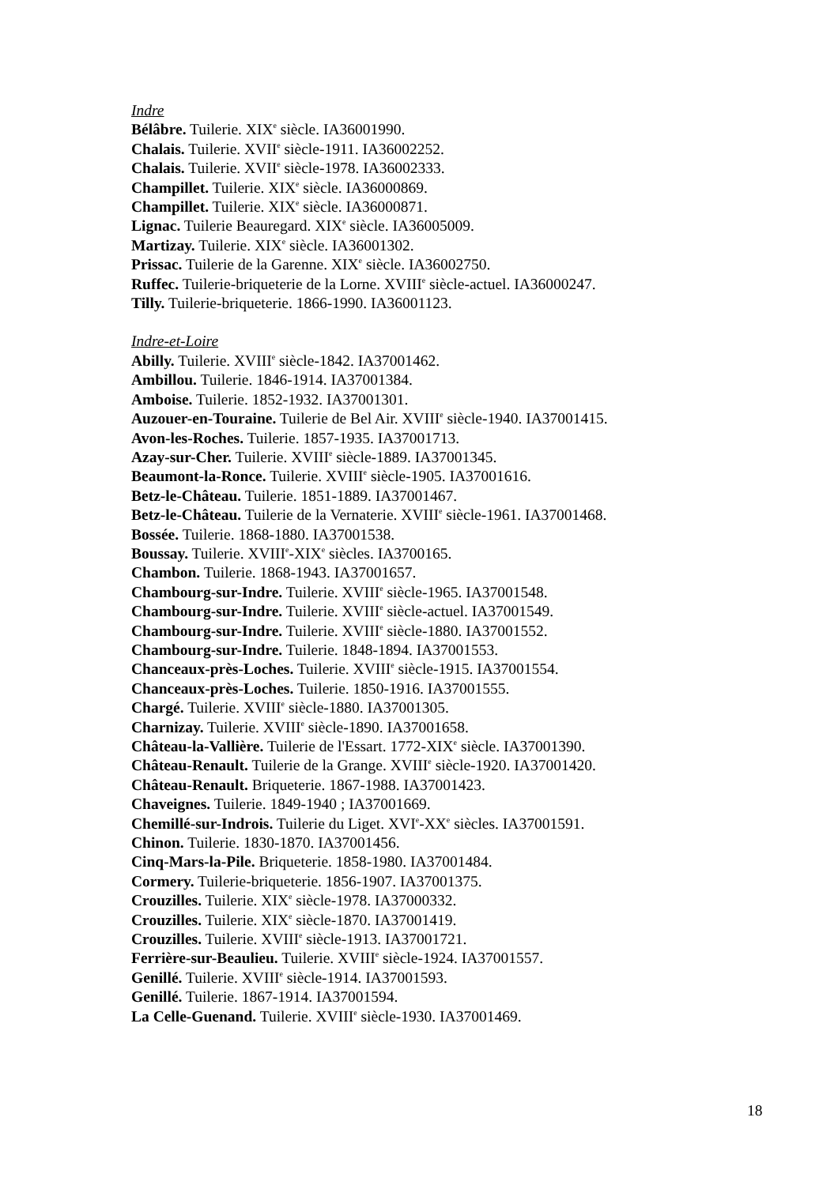Indre
Bélâbre. Tuilerie. XIX<sup>e</sup> siècle. IA36001990.
Chalais. Tuilerie. XVII<sup>e</sup> siècle-1911. IA36002252.
Chalais. Tuilerie. XVII<sup>e</sup> siècle-1978. IA36002333.
Champillet. Tuilerie. XIX<sup>e</sup> siècle. IA36000869.
Champillet. Tuilerie. XIX<sup>e</sup> siècle. IA36000871.
Lignac. Tuilerie Beauregard. XIX<sup>e</sup> siècle. IA36005009.
Martizay. Tuilerie. XIX<sup>e</sup> siècle. IA36001302.
Prissac. Tuilerie de la Garenne. XIX<sup>e</sup> siècle. IA36002750.
Ruffec. Tuilerie-briqueterie de la Lorne. XVIII<sup>e</sup> siècle-actuel. IA36000247.
Tilly. Tuilerie-briqueterie. 1866-1990. IA36001123.
Indre-et-Loire
Abilly. Tuilerie. XVIII<sup>e</sup> siècle-1842. IA37001462.
Ambillou. Tuilerie. 1846-1914. IA37001384.
Amboise. Tuilerie. 1852-1932. IA37001301.
Auzouer-en-Touraine. Tuilerie de Bel Air. XVIII<sup>e</sup> siècle-1940. IA37001415.
Avon-les-Roches. Tuilerie. 1857-1935. IA37001713.
Azay-sur-Cher. Tuilerie. XVIII<sup>e</sup> siècle-1889. IA37001345.
Beaumont-la-Ronce. Tuilerie. XVIII<sup>e</sup> siècle-1905. IA37001616.
Betz-le-Château. Tuilerie. 1851-1889. IA37001467.
Betz-le-Château. Tuilerie de la Vernaterie. XVIII<sup>e</sup> siècle-1961. IA37001468.
Bossée. Tuilerie. 1868-1880. IA37001538.
Boussay. Tuilerie. XVIII<sup>e</sup>-XIX<sup>e</sup> siècles. IA3700165.
Chambon. Tuilerie. 1868-1943. IA37001657.
Chambourg-sur-Indre. Tuilerie. XVIII<sup>e</sup> siècle-1965. IA37001548.
Chambourg-sur-Indre. Tuilerie. XVIII<sup>e</sup> siècle-actuel. IA37001549.
Chambourg-sur-Indre. Tuilerie. XVIII<sup>e</sup> siècle-1880. IA37001552.
Chambourg-sur-Indre. Tuilerie. 1848-1894. IA37001553.
Chanceaux-près-Loches. Tuilerie. XVIII<sup>e</sup> siècle-1915. IA37001554.
Chanceaux-près-Loches. Tuilerie. 1850-1916. IA37001555.
Chargé. Tuilerie. XVIII<sup>e</sup> siècle-1880. IA37001305.
Charnizay. Tuilerie. XVIII<sup>e</sup> siècle-1890. IA37001658.
Château-la-Vallière. Tuilerie de l'Essart. 1772-XIX<sup>e</sup> siècle. IA37001390.
Château-Renault. Tuilerie de la Grange. XVIII<sup>e</sup> siècle-1920. IA37001420.
Château-Renault. Briqueterie. 1867-1988. IA37001423.
Chaveignes. Tuilerie. 1849-1940 ; IA37001669.
Chemillé-sur-Indrois. Tuilerie du Liget. XVI<sup>e</sup>-XX<sup>e</sup> siècles. IA37001591.
Chinon. Tuilerie. 1830-1870. IA37001456.
Cinq-Mars-la-Pile. Briqueterie. 1858-1980. IA37001484.
Cormery. Tuilerie-briqueterie. 1856-1907. IA37001375.
Crouzilles. Tuilerie. XIX<sup>e</sup> siècle-1978. IA37000332.
Crouzilles. Tuilerie. XIX<sup>e</sup> siècle-1870. IA37001419.
Crouzilles. Tuilerie. XVIII<sup>e</sup> siècle-1913. IA37001721.
Ferrière-sur-Beaulieu. Tuilerie. XVIII<sup>e</sup> siècle-1924. IA37001557.
Genillé. Tuilerie. XVIII<sup>e</sup> siècle-1914. IA37001593.
Genillé. Tuilerie. 1867-1914. IA37001594.
La Celle-Guenand. Tuilerie. XVIII<sup>e</sup> siècle-1930. IA37001469.
18